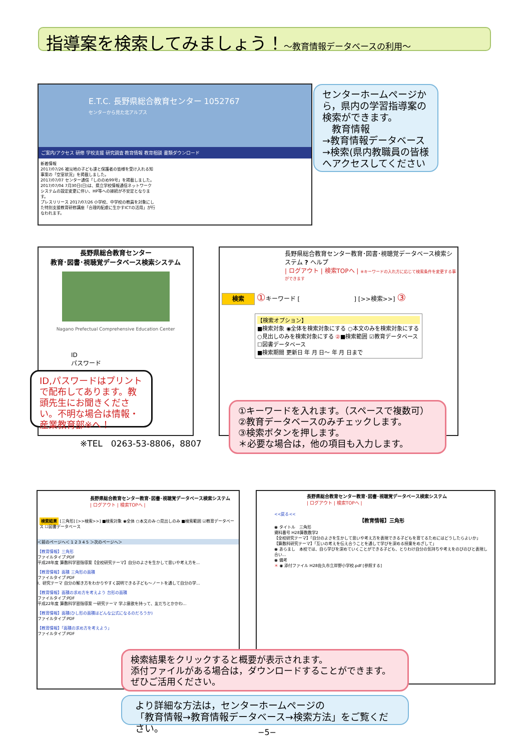指導案を検索してみましょう！～教育情報データベースの利用～
E.T.C. 長野県総合教育センター 1052767
センターから見た北アルプス
ご案内/アクセス 研修 学校支援 研究調査 教育情報 教育相談 書類ダウンロード
新着情報
2017/07/26 被災地の子ども達と保護者の皆様を受け入れる知事案の「空室状況」を掲載しました。
2017/07/07 センター通信「しののめ99号」を掲載しました。
2017/07/04 7月30日(日)は、県立学校情報通信ネットワークシステムの設定変更に伴い、HP等への接続が不安定となります。
プレスリリース 2017/07/26 小学校、中学校の教員を対象にした特別支援教育研修講座「合理的配慮に生かすICTの活用」が行なわれます。
センターホームページから，県内の学習指導案の検索ができます。
　教育情報
→教育情報データベース
→検索(県内教職員の皆様へアクセスしてください
長野県総合教育センター
教育･図書･視聴覚データベース検索システム
Nagano Prefectual Comprehensive Education Center
ID
パスワード
ID,パスワードはプリントで配布してあります。教頭先生にお聞きください。不明な場合は情報・産業教育部※へ！
※TEL　0263-53-8806，8807
長野県総合教育センター教育･図書･視聴覚データベース検索システム ? ヘルプ
| ログアウト | 検索TOPへ | ※キーワードの入れ方に応じて検索条件を変更する事ができます
検索 ①キーワード [　　　　　　　　　] [>>検索>>] ③
【検索オプション】
■検索対象 ◉全体を検索対象にする ○本文のみを検索対象にする ○見出しのみを検索対象にする ②■検索範囲 ☑教育データベース ☐図書データベース
■検索期間 更新日 年 月 日～ 年 月 日まで
①キーワードを入れます。（スペースで複数可）
②教育データベースのみチェックします。
③検索ボタンを押します。
＊必要な場合は，他の項目も入力します。
長野県総合教育センター教育･図書･視聴覚データベース検索システム
| ログアウト | 検索TOPへ |
検索結果 [三角形] [>>検索>>] ■検索対象 ◉全体 ○本文のみ ○見出しのみ ■検索範囲 ☑教育データベース ☐図書データベース
＜前のページへ＜ 1 2 3 4 5 ＞次のページへ＞
【教育情報】三角形
ファイルタイプ:PDF
平成28年度 算数科学習指導案【全校研究テーマ】自分のよさを生かして思いや考え方を...
【教育情報】面積 三角形の面積
ファイルタイプ:PDF
Ⅰ．研究テーマ 自分の解き方をわかりやすく説明できる子ども～ノートを通して自分の学...
【教育情報】面積の求め方を考えよう 台形の面積
ファイルタイプ:PDF
平成22年度 算数科学習指導案 一研究テーマ 学ぶ意欲を持って、友だちとかかわ...
【教育情報】面積(ひし形の面積はどんな公式になるのだろうか)
ファイルタイプ:PDF
【教育情報】「面積の求め方を考えよう」
ファイルタイプ:PDF
長野県総合教育センター教育･図書･視聴覚データベース検索システム
| ログアウト | 検索TOPへ |
<<戻る<<
【教育情報】三角形
◉ タイトル　三角形
資料番号 H28算数数学2
【全校研究テーマ】「自分のよさを生かして思いや考え方を表現できる子どもを育てるためにはどうしたらよいか」
【算数科研究テーマ】「互いの考えを伝え合うことを通して学びを深める授業をめざして」
◉ あらまし　本校では、自ら学びを深めていくことができる子ども、とりわけ自分の気持ちや考えをのびのびと表現し合い...
◉ 備考
＊ ◉ 添付ファイル H28佐久市立岸野小学校.pdf [参照する]
検索結果をクリックすると概要が表示されます。
添付ファイルがある場合は，ダウンロードすることができます。
ぜひご活用ください。
より詳細な方法は，センターホームページの
「教育情報→教育情報データベース→検索方法」をご覧ください。
−5−